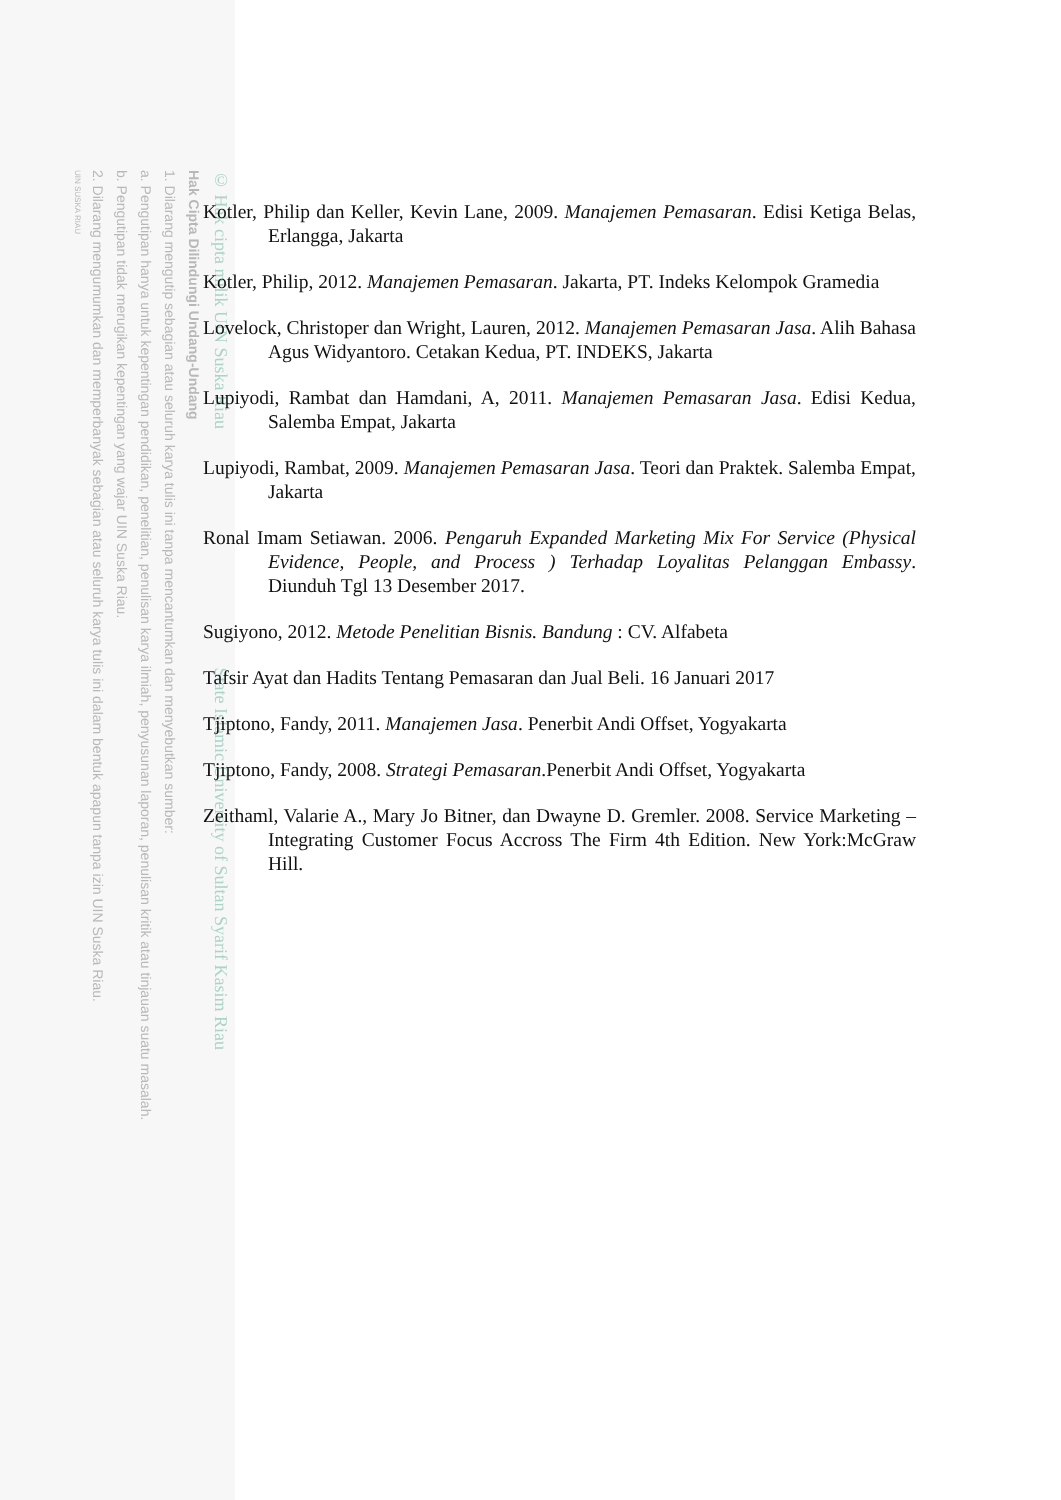© Hak cipta milik UIN Suska Riau State Islamic University of Sultan Syarif Kasim Riau
Hak Cipta Dilindungi Undang-Undang
1. Dilarang mengutip sebagian atau seluruh karya tulis ini tanpa mencantumkan dan menyebutkan sumber:
a. Pengutipan hanya untuk kepentingan pendidikan, penelitian, penulisan karya ilmiah, penyusunan laporan, penulisan kritik atau tinjauan suatu masalah.
b. Pengutipan tidak merugikan kepentingan yang wajar UIN Suska Riau.
2. Dilarang mengumumkan dan memperbanyak sebagian atau seluruh karya tulis ini dalam bentuk apapun tanpa izin UIN Suska Riau.
UIN SUSKA RIAU
Kotler, Philip dan Keller, Kevin Lane, 2009. Manajemen Pemasaran. Edisi Ketiga Belas, Erlangga, Jakarta
Kotler, Philip, 2012. Manajemen Pemasaran. Jakarta, PT. Indeks Kelompok Gramedia
Lovelock, Christoper dan Wright, Lauren, 2012. Manajemen Pemasaran Jasa. Alih Bahasa Agus Widyantoro. Cetakan Kedua, PT. INDEKS, Jakarta
Lupiyodi, Rambat dan Hamdani, A, 2011. Manajemen Pemasaran Jasa. Edisi Kedua, Salemba Empat, Jakarta
Lupiyodi, Rambat, 2009. Manajemen Pemasaran Jasa. Teori dan Praktek. Salemba Empat, Jakarta
Ronal Imam Setiawan. 2006. Pengaruh Expanded Marketing Mix For Service (Physical Evidence, People, and Process ) Terhadap Loyalitas Pelanggan Embassy. Diunduh Tgl 13 Desember 2017.
Sugiyono, 2012. Metode Penelitian Bisnis. Bandung : CV. Alfabeta
Tafsir Ayat dan Hadits Tentang Pemasaran dan Jual Beli. 16 Januari 2017
Tjiptono, Fandy, 2011. Manajemen Jasa. Penerbit Andi Offset, Yogyakarta
Tjiptono, Fandy, 2008. Strategi Pemasaran.Penerbit Andi Offset, Yogyakarta
Zeithaml, Valarie A., Mary Jo Bitner, dan Dwayne D. Gremler. 2008. Service Marketing – Integrating Customer Focus Accross The Firm 4th Edition. New York:McGraw Hill.